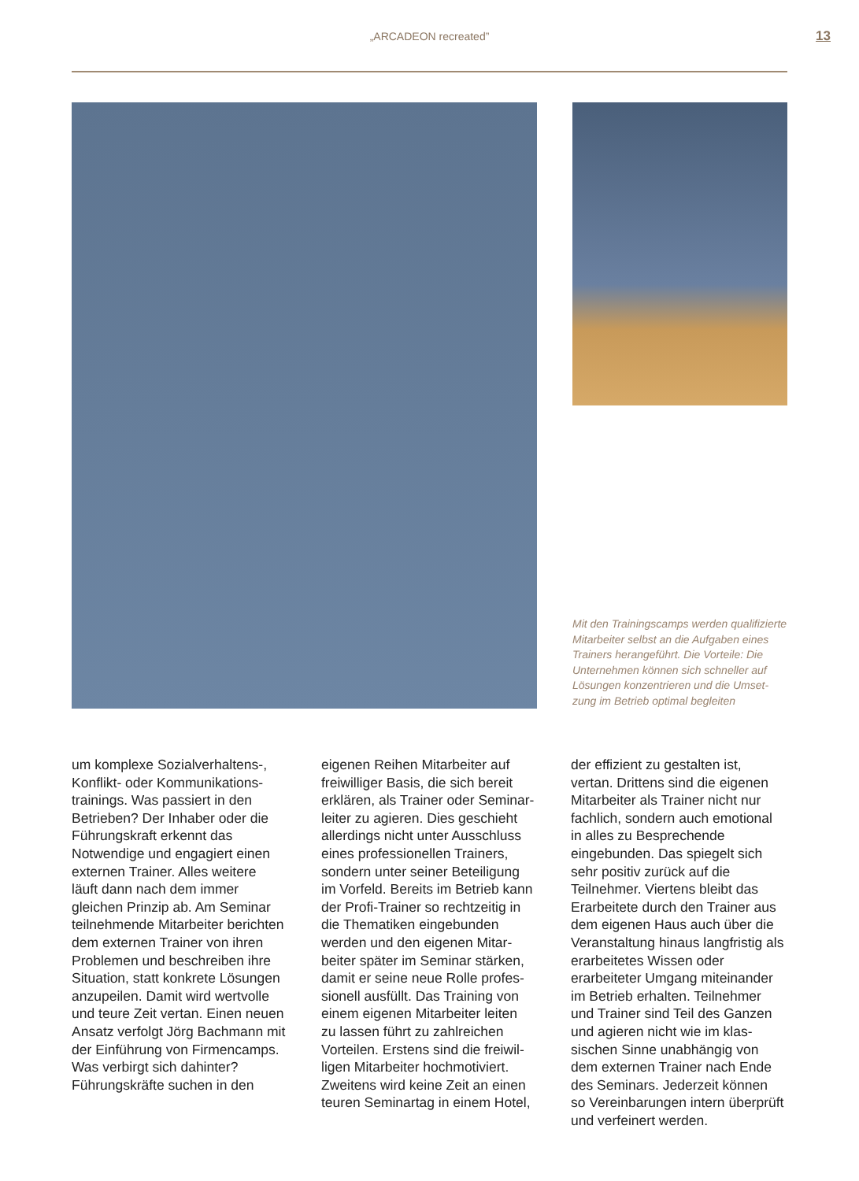„ARCADEON recreated”
13
Mit den Trainingscamps werden qualifi­zierte Mitarbeiter selbst an die Aufgaben eines Trainers herangeführt. Die Vorteile: Die Unternehmen können sich schneller auf Lösungen konzentrieren und die Umset­zung im Betrieb optimal begleiten
um komplexe Sozialverhaltens-, Konflikt- oder Kommunikations­trainings. Was passiert in den Betrieben? Der Inhaber oder die Führungskraft erkennt das Notwendige und engagiert einen externen Trainer. Alles weitere läuft dann nach dem immer gleichen Prinzip ab. Am Seminar teilnehmende Mitarbeiter berichten dem externen Trainer von ihren Problemen und beschreiben ihre Situation, statt konkrete Lösungen anzupeilen. Damit wird wertvolle und teure Zeit vertan. Einen neuen Ansatz verfolgt Jörg Bachmann mit der Einführung von Firmencamps. Was verbirgt sich dahinter? Führungskräfte suchen in den
eigenen Reihen Mitarbeiter auf freiwilliger Basis, die sich bereit erklären, als Trainer oder Seminar­leiter zu agieren. Dies geschieht allerdings nicht unter Ausschluss eines professionellen Trainers, sondern unter seiner Beteiligung im Vorfeld. Bereits im Betrieb kann der Profi-Trainer so rechtzeitig in die Thematiken eingebunden werden und den eigenen Mitar­beiter später im Seminar stärken, damit er seine neue Rolle profes­sionell ausfüllt. Das Training von einem eigenen Mitarbeiter leiten zu lassen führt zu zahlreichen Vorteilen. Erstens sind die freiwil­ligen Mitarbeiter hochmotiviert. Zweitens wird keine Zeit an einen teuren Seminartag in einem Hotel,
der effizient zu gestalten ist, vertan. Drittens sind die eigenen Mitarbei­ter als Trainer nicht nur fachlich, sondern auch emotional in alles zu Besprechende eingebunden. Das spiegelt sich sehr positiv zurück auf die Teilnehmer. Viertens bleibt das Erarbeitete durch den Trainer aus dem eigenen Haus auch über die Veranstaltung hinaus langfris­tig als erarbeitetes Wissen oder erarbeiteter Umgang miteinander im Betrieb erhalten. Teilnehmer und Trainer sind Teil des Ganzen und agieren nicht wie im klas­sischen Sinne unabhängig von dem externen Trainer nach Ende des Seminars. Jederzeit können so Vereinbarungen intern überprüft und verfeinert werden.